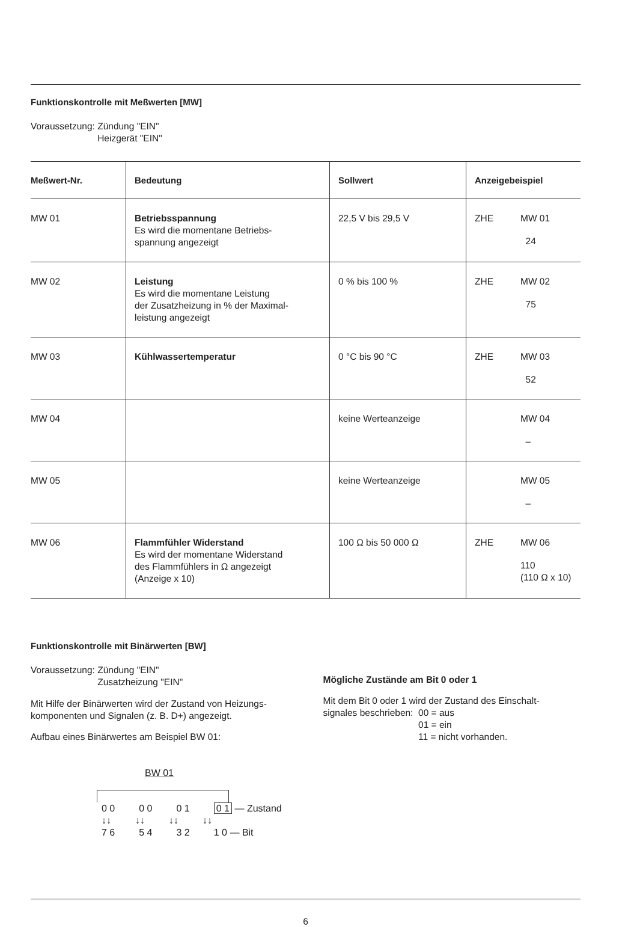Funktionskontrolle mit Meßwerten [MW]
Voraussetzung: Zündung "EIN"
Heizgerät "EIN"
| Meßwert-Nr. | Bedeutung | Sollwert | Anzeigebeispiel |
| --- | --- | --- | --- |
| MW 01 | Betriebsspannung Es wird die momentane Betriebs- spannung angezeigt | 22,5 V bis 29,5 V | ZHE MW 01 24 |
| MW 02 | Leistung Es wird die momentane Leistung der Zusatzheizung in % der Maximal- leistung angezeigt | 0 % bis 100 % | ZHE MW 02 75 |
| MW 03 | Kühlwassertemperatur | 0 °C bis 90 °C | ZHE MW 03 52 |
| MW 04 | | keine Werteanzeige | MW 04 – |
| MW 05 | | keine Werteanzeige | MW 05 – |
| MW 06 | Flammfühler Widerstand Es wird der momentane Widerstand des Flammfühlers in Ω angezeigt (Anzeige x 10) | 100 Ω bis 50 000 Ω | ZHE MW 06 110 (110 Ω x 10) |
Funktionskontrolle mit Binärwerten [BW]
Voraussetzung: Zündung "EIN"
Zusatzheizung "EIN"
Mit Hilfe der Binärwerten wird der Zustand von Heizungs-
komponenten und Signalen (z. B. D+) angezeigt.
Aufbau eines Binärwertes am Beispiel BW 01:
BW 01
0 0 0 0 0 1 0 1 — Zustand
↓↓ ↓↓ ↓↓ ↓↓
7 6 5 4 3 2 1 0 — Bit
Mögliche Zustände am Bit 0 oder 1
Mit dem Bit 0 oder 1 wird der Zustand des Einschalt-
signales beschrieben: 00 = aus
01 = ein
11 = nicht vorhanden.
6